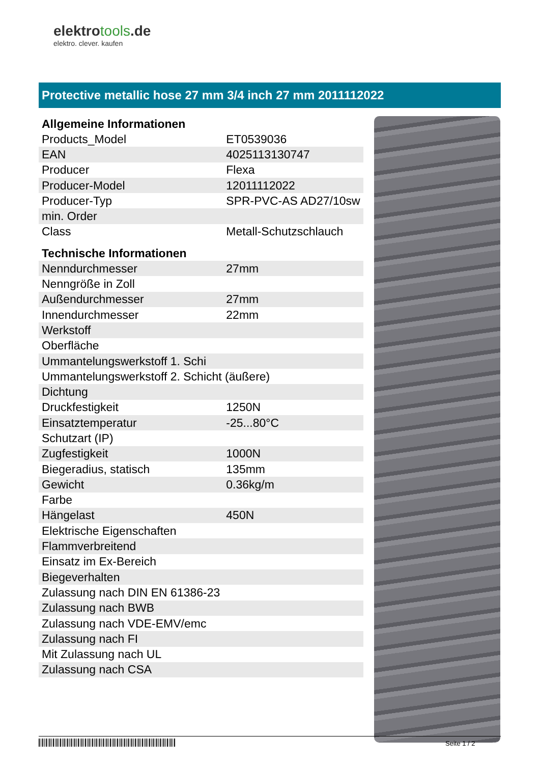elektrotools.de
elektro. clever. kaufen
Protective metallic hose 27 mm 3/4 inch 27 mm 2011112022
| Allgemeine Informationen | |
| --- | --- |
| Products_Model | ET0539036 |
| EAN | 4025113130747 |
| Producer | Flexa |
| Producer-Model | 12011112022 |
| Producer-Typ | SPR-PVC-AS AD27/10sw |
| min. Order | |
| Class | Metall-Schutzschlauch |
| Technische Informationen | |
| Nenndurchmesser | 27mm |
| Nenngröße in Zoll | |
| Außendurchmesser | 27mm |
| Innendurchmesser | 22mm |
| Werkstoff | |
| Oberfläche | |
| Ummantelungswerkstoff 1. Schi | |
| Ummantelungswerkstoff 2. Schicht (äußere) | |
| Dichtung | |
| Druckfestigkeit | 1250N |
| Einsatztemperatur | -25...80°C |
| Schutzart (IP) | |
| Zugfestigkeit | 1000N |
| Biegeradius, statisch | 135mm |
| Gewicht | 0.36kg/m |
| Farbe | |
| Hängelast | 450N |
| Elektrische Eigenschaften | |
| Flammverbreitend | |
| Einsatz im Ex-Bereich | |
| Biegeverhalten | |
| Zulassung nach DIN EN 61386-23 | |
| Zulassung nach BWB | |
| Zulassung nach VDE-EMV/emc | |
| Zulassung nach FI | |
| Mit Zulassung nach UL | |
| Zulassung nach CSA | |
Seite 1 / 2